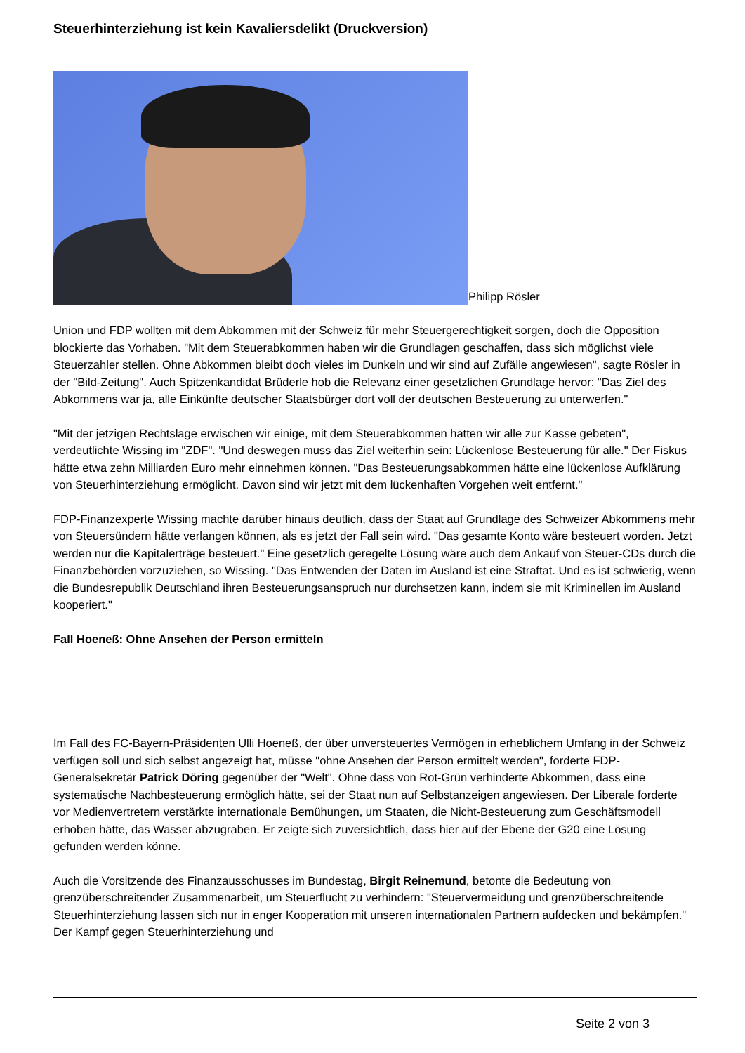Steuerhinterziehung ist kein Kavaliersdelikt (Druckversion)
Philipp Rösler
Union und FDP wollten mit dem Abkommen mit der Schweiz für mehr Steuergerechtigkeit sorgen, doch die Opposition blockierte das Vorhaben. "Mit dem Steuerabkommen haben wir die Grundlagen geschaffen, dass sich möglichst viele Steuerzahler stellen. Ohne Abkommen bleibt doch vieles im Dunkeln und wir sind auf Zufälle angewiesen", sagte Rösler in der "Bild-Zeitung". Auch Spitzenkandidat Brüderle hob die Relevanz einer gesetzlichen Grundlage hervor: "Das Ziel des Abkommens war ja, alle Einkünfte deutscher Staatsbürger dort voll der deutschen Besteuerung zu unterwerfen."
"Mit der jetzigen Rechtslage erwischen wir einige, mit dem Steuerabkommen hätten wir alle zur Kasse gebeten", verdeutlichte Wissing im "ZDF". "Und deswegen muss das Ziel weiterhin sein: Lückenlose Besteuerung für alle." Der Fiskus hätte etwa zehn Milliarden Euro mehr einnehmen können. "Das Besteuerungsabkommen hätte eine lückenlose Aufklärung von Steuerhinterziehung ermöglicht. Davon sind wir jetzt mit dem lückenhaften Vorgehen weit entfernt."
FDP-Finanzexperte Wissing machte darüber hinaus deutlich, dass der Staat auf Grundlage des Schweizer Abkommens mehr von Steuersündern hätte verlangen können, als es jetzt der Fall sein wird. "Das gesamte Konto wäre besteuert worden. Jetzt werden nur die Kapitalerträge besteuert." Eine gesetzlich geregelte Lösung wäre auch dem Ankauf von Steuer-CDs durch die Finanzbehörden vorzuziehen, so Wissing. "Das Entwenden der Daten im Ausland ist eine Straftat. Und es ist schwierig, wenn die Bundesrepublik Deutschland ihren Besteuerungsanspruch nur durchsetzen kann, indem sie mit Kriminellen im Ausland kooperiert."
Fall Hoeneß: Ohne Ansehen der Person ermitteln
Im Fall des FC-Bayern-Präsidenten Ulli Hoeneß, der über unversteuertes Vermögen in erheblichem Umfang in der Schweiz verfügen soll und sich selbst angezeigt hat, müsse "ohne Ansehen der Person ermittelt werden", forderte FDP-Generalsekretär Patrick Döring gegenüber der "Welt". Ohne dass von Rot-Grün verhinderte Abkommen, dass eine systematische Nachbesteuerung ermöglich hätte, sei der Staat nun auf Selbstanzeigen angewiesen. Der Liberale forderte vor Medienvertretern verstärkte internationale Bemühungen, um Staaten, die Nicht-Besteuerung zum Geschäftsmodell erhoben hätte, das Wasser abzugraben. Er zeigte sich zuversichtlich, dass hier auf der Ebene der G20 eine Lösung gefunden werden könne.
Auch die Vorsitzende des Finanzausschusses im Bundestag, Birgit Reinemund, betonte die Bedeutung von grenzüberschreitender Zusammenarbeit, um Steuerflucht zu verhindern: "Steuervermeidung und grenzüberschreitende Steuerhinterziehung lassen sich nur in enger Kooperation mit unseren internationalen Partnern aufdecken und bekämpfen." Der Kampf gegen Steuerhinterziehung und
Seite 2 von 3